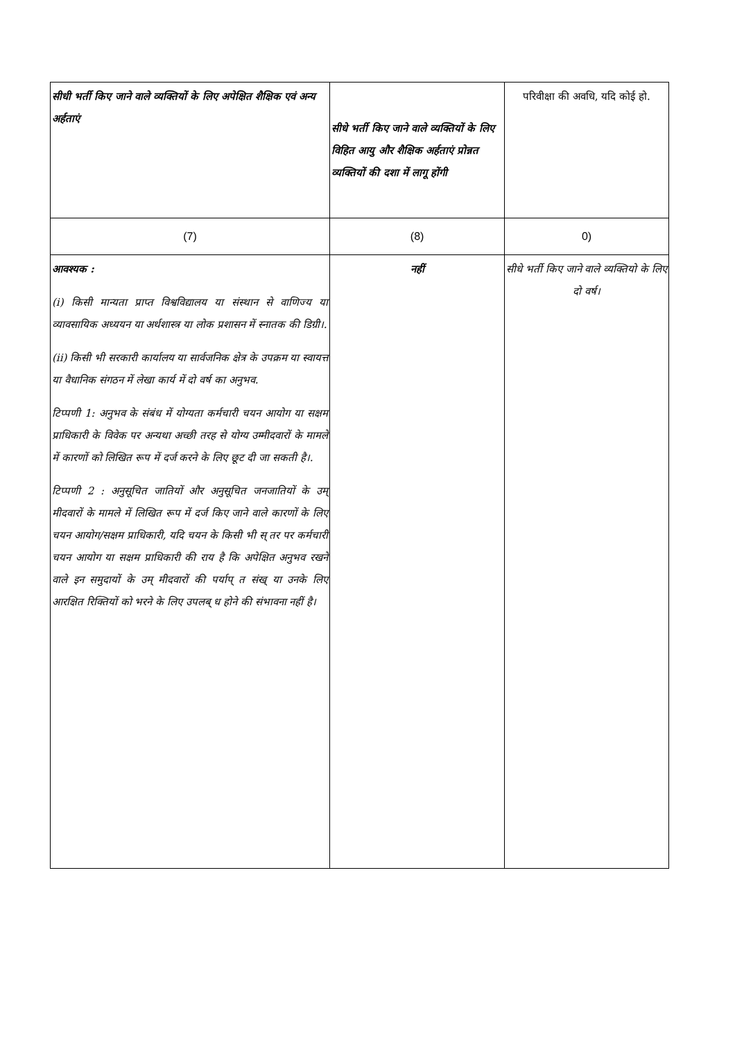| सीधी भर्ती किए जाने वाले व्यक्तियों के लिए अपेक्षित शैक्षिक एवं अन्य अर्हताएं | सीधे भर्ती किए जाने वाले व्यक्तियों के लिए विहित आयु और शैक्षिक अर्हताएं प्रोन्नत व्यक्तियों की दशा में लागू होंगी | परिवीक्षा की अवधि, यदि कोई हो. |
| (7) | (8) | 0) |
| आवश्यक : (i) किसी मान्यता प्राप्त विश्वविद्यालय या संस्थान से वाणिज्य या व्यावसायिक अध्ययन या अर्थशास्त्र या लोक प्रशासन में स्नातक की डिग्री।. (ii) किसी भी सरकारी कार्यालय या सार्वजनिक क्षेत्र के उपक्रम या स्वायत्त या वैधानिक संगठन में लेखा कार्य में दो वर्ष का अनुभव. टिप्पणी 1: अनुभव के संबंध में योग्यता कर्मचारी चयन आयोग या सक्षम प्राधिकारी के विवेक पर अन्यथा अच्छी तरह से योग्य उम्मीदवारों के मामले में कारणों को लिखित रूप में दर्ज करने के लिए छूट दी जा सकती है।. टिप्पणी 2 : अनुसूचित जातियों और अनुसूचित जनजातियों के उम् मीदवारों के मामले में लिखित रूप में दर्ज किए जाने वाले कारणों के लिए चयन आयोग/सक्षम प्राधिकारी, यदि चयन के किसी भी स् तर पर कर्मचारी चयन आयोग या सक्षम प्राधिकारी की राय है कि अपेक्षित अनुभव रखने वाले इन समुदायों के उम् मीदवारों की पर्याप् त संख् या उनके लिए आरक्षित रिक्तियों को भरने के लिए उपलब् ध होने की संभावना नहीं है। | नहीं | सीधे भर्ती किए जाने वाले व्यक्तियो के लिए दो वर्ष। |